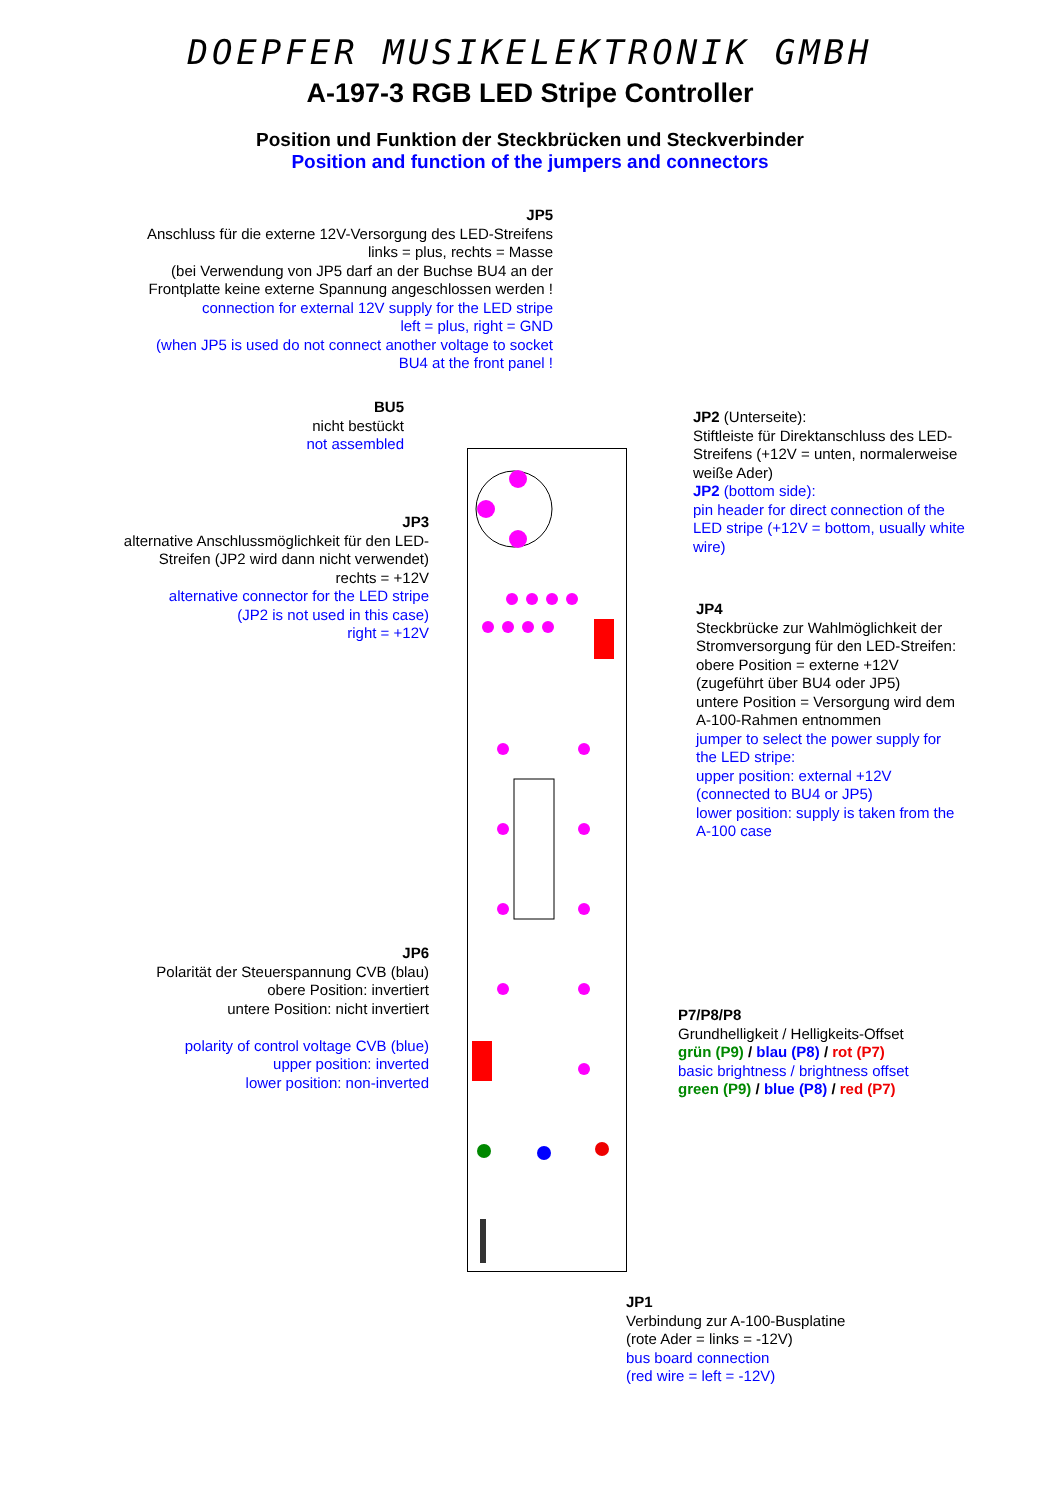DOEPFER MUSIKELEKTRONIK GMBH
A-197-3 RGB LED Stripe Controller
Position und Funktion der Steckbrücken und Steckverbinder
Position and function of the jumpers and connectors
JP5
Anschluss für die externe 12V-Versorgung des LED-Streifens
links = plus, rechts = Masse
(bei Verwendung von JP5 darf an der Buchse BU4 an der
Frontplatte keine externe Spannung angeschlossen werden !
connection for external 12V supply for the LED stripe
left = plus, right = GND
(when JP5 is used do not connect another voltage to socket
BU4 at the front panel !
BU5
nicht bestückt
not assembled
JP3
alternative Anschlussmöglichkeit für den LED-Streifen (JP2 wird dann nicht verwendet)
rechts = +12V
alternative connector for the LED stripe
(JP2 is not used in this case)
right = +12V
JP6
Polarität der Steuerspannung CVB (blau)
obere Position: invertiert
untere Position: nicht invertiert
polarity of control voltage CVB (blue)
upper position: inverted
lower position: non-inverted
JP2 (Unterseite):
Stiftleiste für Direktanschluss des LED-Streifens (+12V = unten, normalerweise weiße Ader)
JP2 (bottom side):
pin header for direct connection of the LED stripe (+12V = bottom, usually white wire)
JP4
Steckbrücke zur Wahlmöglichkeit der Stromversorgung für den LED-Streifen:
obere Position = externe +12V
(zugeführt über BU4 oder JP5)
untere Position = Versorgung wird dem A-100-Rahmen entnommen
jumper to select the power supply for the LED stripe:
upper position: external +12V
(connected to BU4 or JP5)
lower position: supply is taken from the A-100 case
P7/P8/P8
Grundhelligkeit / Helligkeits-Offset
grün (P9) / blau (P8) / rot (P7)
basic brightness / brightness offset
green (P9) / blue (P8) / red (P7)
JP1
Verbindung zur A-100-Busplatine
(rote Ader = links = -12V)
bus board connection
(red wire = left = -12V)